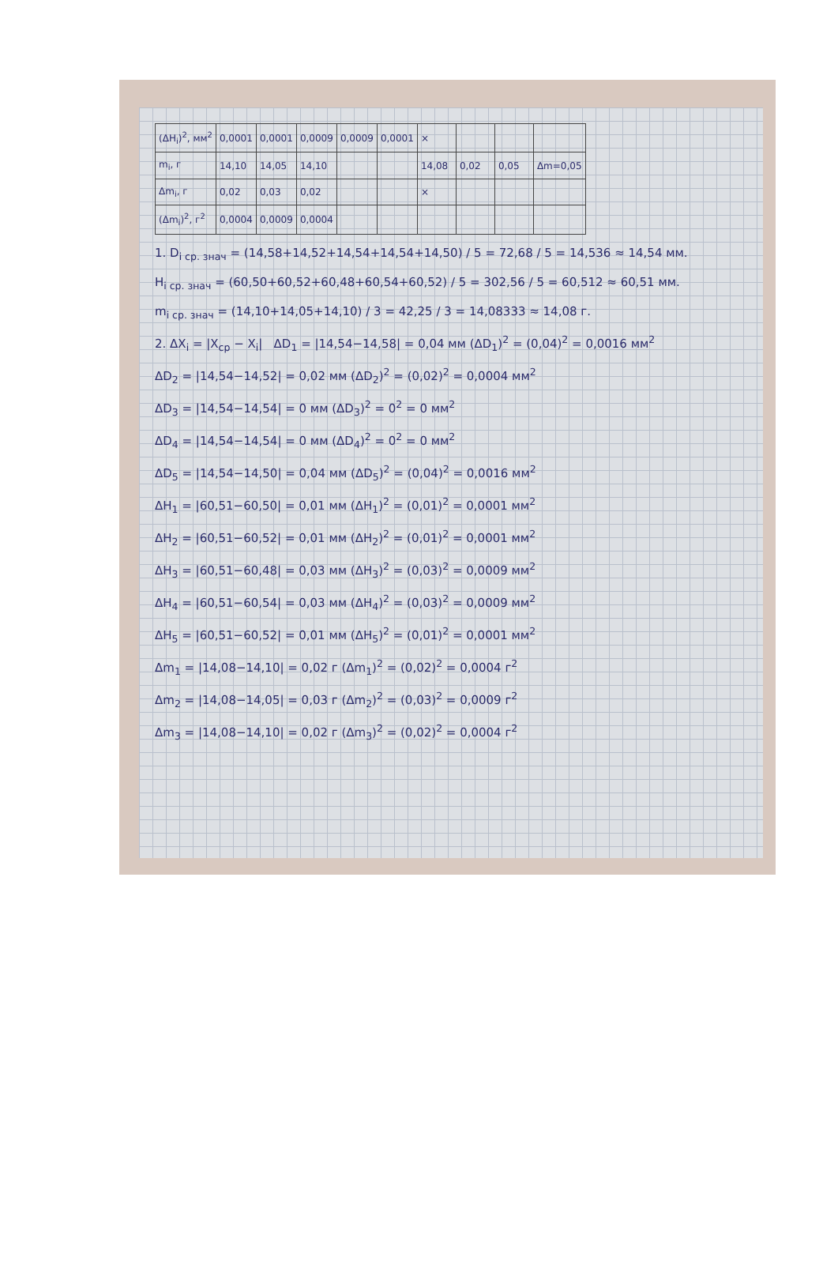| (ΔH<sub>i</sub>)<sup>2</sup>, мм<sup>2</sup> | 0,0001 | 0,0001 | 0,0009 | 0,0009 | 0,0001 | × | | | |
| m<sub>i</sub>, г | 14,10 | 14,05 | 14,10 | | | 14,08 | 0,02 | 0,05 | Δm=0,05 |
| Δm<sub>i</sub>, г | 0,02 | 0,03 | 0,02 | | | × | | | |
| (Δm<sub>i</sub>)<sup>2</sup>, г<sup>2</sup> | 0,0004 | 0,0009 | 0,0004 | | | | | | |
1. D<sub>i ср. знач</sub> = (14,58+14,52+14,54+14,54+14,50) / 5 = 72,68 / 5 = 14,536 ≈ 14,54 мм.
H<sub>i ср. знач</sub> = (60,50+60,52+60,48+60,54+60,52) / 5 = 302,56 / 5 = 60,512 ≈ 60,51 мм.
m<sub>i ср. знач</sub> = (14,10+14,05+14,10) / 3 = 42,25 / 3 = 14,08333 ≈ 14,08 г.
2. ΔX<sub>i</sub> = |X<sub>ср</sub> − X<sub>i</sub>| ΔD<sub>1</sub> = |14,54−14,58| = 0,04 мм (ΔD<sub>1</sub>)<sup>2</sup> = (0,04)<sup>2</sup> = 0,0016 мм<sup>2</sup>
ΔD<sub>2</sub> = |14,54−14,52| = 0,02 мм (ΔD<sub>2</sub>)<sup>2</sup> = (0,02)<sup>2</sup> = 0,0004 мм<sup>2</sup>
ΔD<sub>3</sub> = |14,54−14,54| = 0 мм (ΔD<sub>3</sub>)<sup>2</sup> = 0<sup>2</sup> = 0 мм<sup>2</sup>
ΔD<sub>4</sub> = |14,54−14,54| = 0 мм (ΔD<sub>4</sub>)<sup>2</sup> = 0<sup>2</sup> = 0 мм<sup>2</sup>
ΔD<sub>5</sub> = |14,54−14,50| = 0,04 мм (ΔD<sub>5</sub>)<sup>2</sup> = (0,04)<sup>2</sup> = 0,0016 мм<sup>2</sup>
ΔH<sub>1</sub> = |60,51−60,50| = 0,01 мм (ΔH<sub>1</sub>)<sup>2</sup> = (0,01)<sup>2</sup> = 0,0001 мм<sup>2</sup>
ΔH<sub>2</sub> = |60,51−60,52| = 0,01 мм (ΔH<sub>2</sub>)<sup>2</sup> = (0,01)<sup>2</sup> = 0,0001 мм<sup>2</sup>
ΔH<sub>3</sub> = |60,51−60,48| = 0,03 мм (ΔH<sub>3</sub>)<sup>2</sup> = (0,03)<sup>2</sup> = 0,0009 мм<sup>2</sup>
ΔH<sub>4</sub> = |60,51−60,54| = 0,03 мм (ΔH<sub>4</sub>)<sup>2</sup> = (0,03)<sup>2</sup> = 0,0009 мм<sup>2</sup>
ΔH<sub>5</sub> = |60,51−60,52| = 0,01 мм (ΔH<sub>5</sub>)<sup>2</sup> = (0,01)<sup>2</sup> = 0,0001 мм<sup>2</sup>
Δm<sub>1</sub> = |14,08−14,10| = 0,02 г (Δm<sub>1</sub>)<sup>2</sup> = (0,02)<sup>2</sup> = 0,0004 г<sup>2</sup>
Δm<sub>2</sub> = |14,08−14,05| = 0,03 г (Δm<sub>2</sub>)<sup>2</sup> = (0,03)<sup>2</sup> = 0,0009 г<sup>2</sup>
Δm<sub>3</sub> = |14,08−14,10| = 0,02 г (Δm<sub>3</sub>)<sup>2</sup> = (0,02)<sup>2</sup> = 0,0004 г<sup>2</sup>